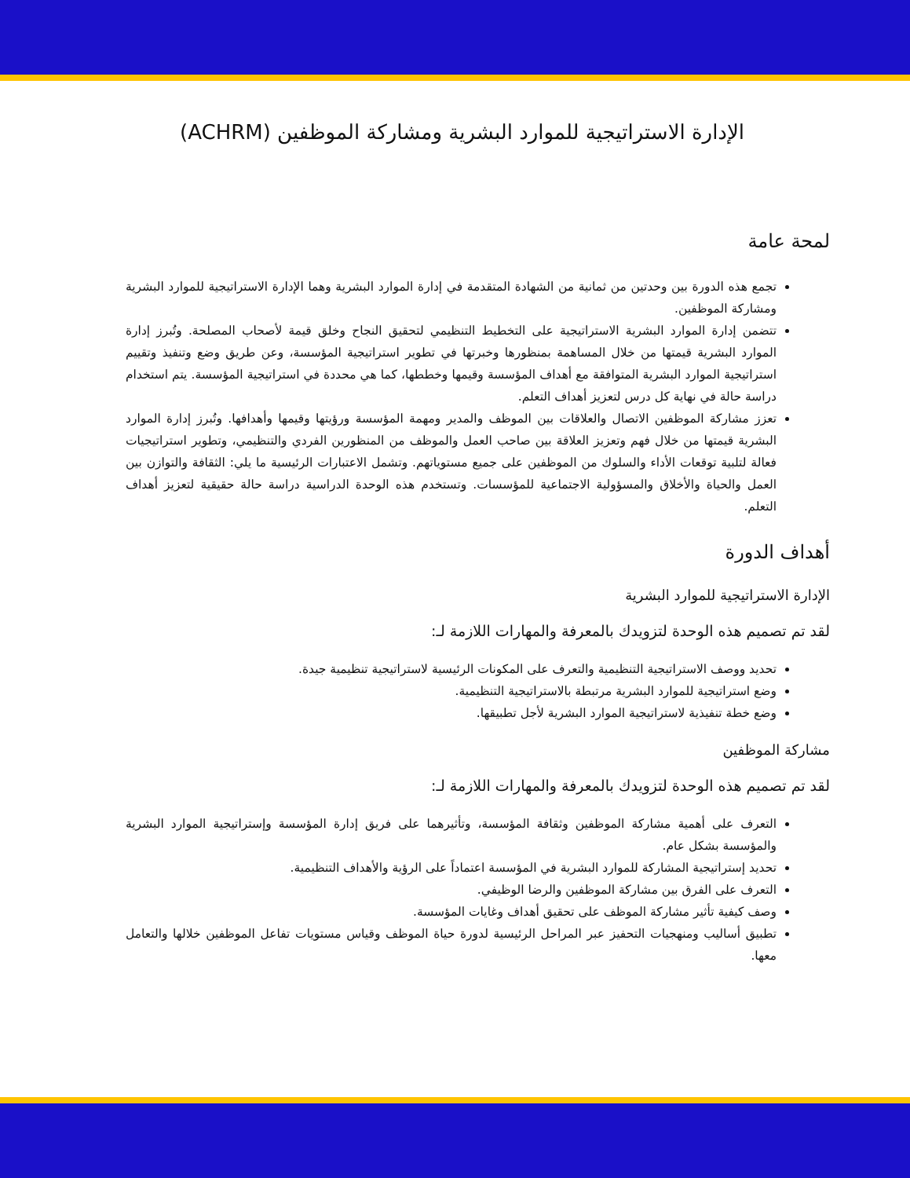الإدارة الاستراتيجية للموارد البشرية ومشاركة الموظفين (ACHRM)
لمحة عامة
تجمع هذه الدورة بين وحدتين من ثمانية من الشهادة المتقدمة في إدارة الموارد البشرية وهما الإدارة الاستراتيجية للموارد البشرية ومشاركة الموظفين.
تتضمن إدارة الموارد البشرية الاستراتيجية على التخطيط التنظيمي لتحقيق النجاح وخلق قيمة لأصحاب المصلحة. وتُبرز إدارة الموارد البشرية قيمتها من خلال المساهمة بمنظورها وخبرتها في تطوير استراتيجية المؤسسة، وعن طريق وضع وتنفيذ وتقييم استراتيجية الموارد البشرية المتوافقة مع أهداف المؤسسة وقيمها وخططها، كما هي محددة في استراتيجية المؤسسة. يتم استخدام دراسة حالة في نهاية كل درس لتعزيز أهداف التعلم.
تعزز مشاركة الموظفين الاتصال والعلاقات بين الموظف والمدير ومهمة المؤسسة ورؤيتها وقيمها وأهدافها. وتُبرز إدارة الموارد البشرية قيمتها من خلال فهم وتعزيز العلاقة بين صاحب العمل والموظف من المنظورين الفردي والتنظيمي، وتطوير استراتيجيات فعالة لتلبية توقعات الأداء والسلوك من الموظفين على جميع مستوياتهم. وتشمل الاعتبارات الرئيسية ما يلي: الثقافة والتوازن بين العمل والحياة والأخلاق والمسؤولية الاجتماعية للمؤسسات. وتستخدم هذه الوحدة الدراسية دراسة حالة حقيقية لتعزيز أهداف التعلم.
أهداف الدورة
الإدارة الاستراتيجية للموارد البشرية
لقد تم تصميم هذه الوحدة لتزويدك بالمعرفة والمهارات اللازمة لـ:
تحديد ووصف الاستراتيجية التنظيمية والتعرف على المكونات الرئيسية لاستراتيجية تنظيمية جيدة.
وضع استراتيجية للموارد البشرية مرتبطة بالاستراتيجية التنظيمية.
وضع خطة تنفيذية لاستراتيجية الموارد البشرية لأجل تطبيقها.
مشاركة الموظفين
لقد تم تصميم هذه الوحدة لتزويدك بالمعرفة والمهارات اللازمة لـ:
التعرف على أهمية مشاركة الموظفين وثقافة المؤسسة، وتأثيرهما على فريق إدارة المؤسسة وإستراتيجية الموارد البشرية والمؤسسة بشكل عام.
تحديد إستراتيجية المشاركة للموارد البشرية في المؤسسة اعتماداً على الرؤية والأهداف التنظيمية.
التعرف على الفرق بين مشاركة الموظفين والرضا الوظيفي.
وصف كيفية تأثير مشاركة الموظف على تحقيق أهداف وغايات المؤسسة.
تطبيق أساليب ومنهجيات التحفيز عبر المراحل الرئيسية لدورة حياة الموظف وقياس مستويات تفاعل الموظفين خلالها والتعامل معها.